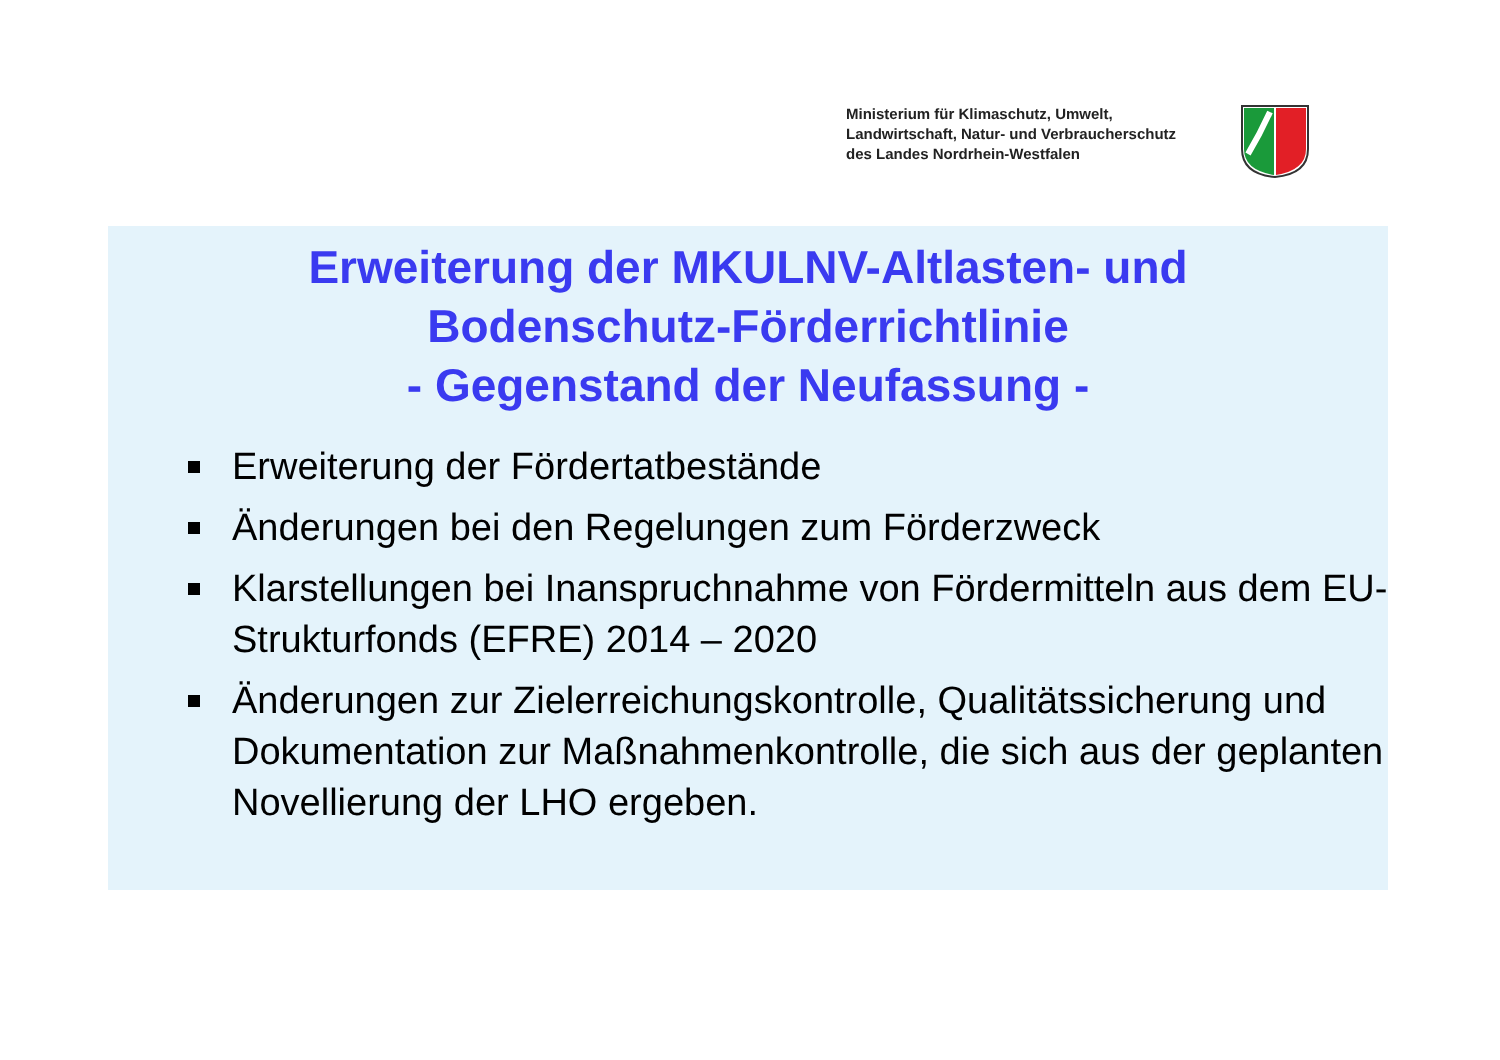Ministerium für Klimaschutz, Umwelt,
Landwirtschaft, Natur- und Verbraucherschutz
des Landes Nordrhein-Westfalen
Erweiterung der MKULNV-Altlasten- und
Bodenschutz-Förderrichtlinie
- Gegenstand der Neufassung -
Erweiterung der Fördertatbestände
Änderungen bei den Regelungen zum Förderzweck
Klarstellungen bei Inanspruchnahme von Fördermitteln aus dem EU-Strukturfonds (EFRE) 2014 – 2020
Änderungen zur Zielerreichungskontrolle, Qualitätssicherung und Dokumentation zur Maßnahmenkontrolle, die sich aus der geplanten Novellierung der LHO ergeben.